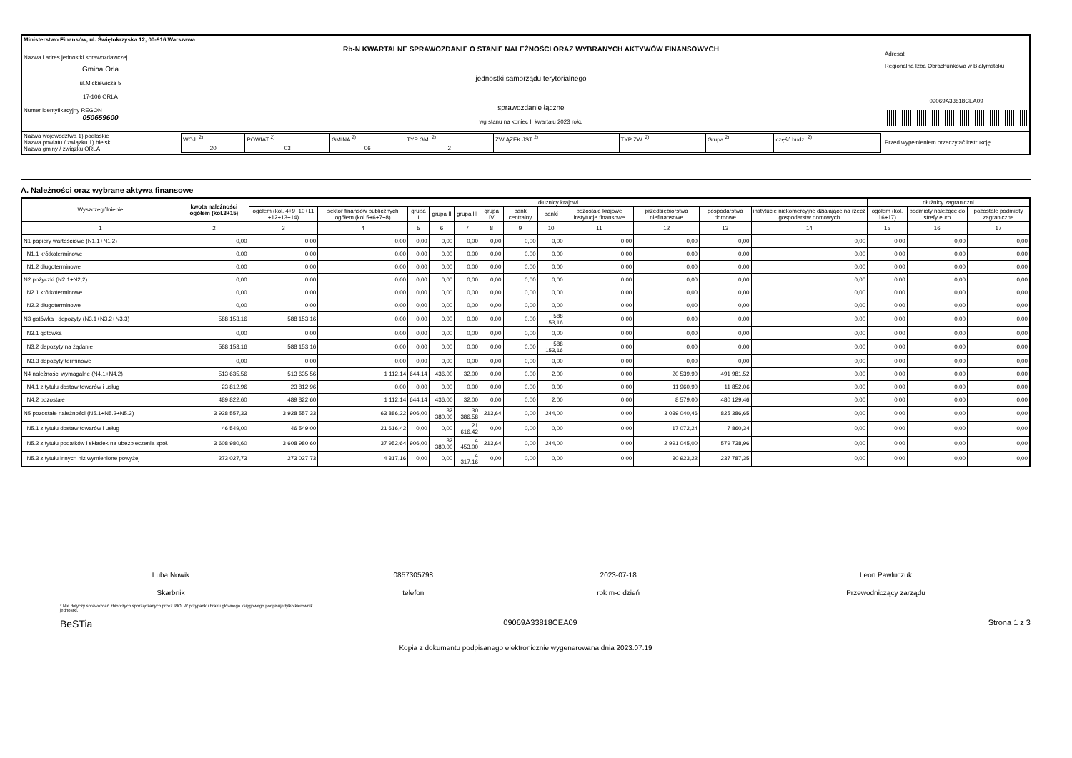| Ministerstwo Finansów, ul. Świętokrzyska 12, 00-916 Warszawa | | | |
| Nazwa i adres jednostki sprawozdawczej Gmina Orla ul.Mickiewicza 5 17-106 ORLA Numer identyfikacyjny REGON 050659600 | Rb-N KWARTALNE SPRAWOZDANIE O STANIE NALEŻNOŚCI ORAZ WYBRANYCH AKTYWÓW FINANSOWYCH jednostki samorządu terytorialnego sprawozdanie łączne wg stanu na koniec II kwartału 2023 roku | | Adresat: Regionalna Izba Obrachunkowa w Białymstoku 09069A33818CEA09 |
| Nazwa województwa 1) podlaskie Nazwa powiatu / związku 1) bielski Nazwa gminy / związku ORLA | | / WOJ. <sup>2)</sup> / POWIAT <sup>2)</sup> / GMINA <sup>2)</sup> / TYP GM. <sup>2)</sup> / ZWIĄZEK JST <sup>2)</sup> / TYP ZW. <sup>2)</sup> / Grupa <sup>2)</sup> / część budż. <sup>2)</sup> / / 20 / 03 / 06 / 2 / / / / / | Przed wypełnieniem przeczytać instrukcję |
A. Należności oraz wybrane aktywa finansowe
| Wyszczególnienie | kwota należności ogółem (kol.3+15) | dłużnicy krajowi | | | | | | | | | | | | dłużnicy zagraniczni | | |
| --- | --- | --- | --- | --- | --- | --- | --- | --- | --- | --- | --- | --- | --- | --- | --- | --- |
| | | ogółem (kol. 4+9+10+11 +12+13+14) | sektor finansów publicznych ogółem (kol.5+6+7+8) | grupa I | grupa II | grupa III | grupa IV | bank centralny | banki | pozostałe krajowe instytucje finansowe | przedsiębiorstwa niefinansowe | gospodarstwa domowe | instytucje niekomercyjne działające na rzecz gospodarstw domowych | ogółem (kol. 16+17) | podmioty należące do strefy euro | pozostałe podmioty zagraniczne |
| 1 | 2 | 3 | 4 | 5 | 6 | 7 | 8 | 9 | 10 | 11 | 12 | 13 | 14 | 15 | 16 | 17 |
| N1 papiery wartościowe (N1.1+N1.2) | 0,00 | 0,00 | 0,00 | 0,00 | 0,00 | 0,00 | 0,00 | 0,00 | 0,00 | 0,00 | 0,00 | 0,00 | 0,00 | 0,00 | 0,00 | 0,00 |
| N1.1 krótkoterminowe | 0,00 | 0,00 | 0,00 | 0,00 | 0,00 | 0,00 | 0,00 | 0,00 | 0,00 | 0,00 | 0,00 | 0,00 | 0,00 | 0,00 | 0,00 | 0,00 |
| N1.2 długoterminowe | 0,00 | 0,00 | 0,00 | 0,00 | 0,00 | 0,00 | 0,00 | 0,00 | 0,00 | 0,00 | 0,00 | 0,00 | 0,00 | 0,00 | 0,00 | 0,00 |
| N2 pożyczki (N2.1+N2,2) | 0,00 | 0,00 | 0,00 | 0,00 | 0,00 | 0,00 | 0,00 | 0,00 | 0,00 | 0,00 | 0,00 | 0,00 | 0,00 | 0,00 | 0,00 | 0,00 |
| N2.1 krótkoterminowe | 0,00 | 0,00 | 0,00 | 0,00 | 0,00 | 0,00 | 0,00 | 0,00 | 0,00 | 0,00 | 0,00 | 0,00 | 0,00 | 0,00 | 0,00 | 0,00 |
| N2.2 długoterminowe | 0,00 | 0,00 | 0,00 | 0,00 | 0,00 | 0,00 | 0,00 | 0,00 | 0,00 | 0,00 | 0,00 | 0,00 | 0,00 | 0,00 | 0,00 | 0,00 |
| N3 gotówka i depozyty (N3.1+N3.2+N3.3) | 588 153,16 | 588 153,16 | 0,00 | 0,00 | 0,00 | 0,00 | 0,00 | 0,00 | 588 153,16 | 0,00 | 0,00 | 0,00 | 0,00 | 0,00 | 0,00 | 0,00 |
| N3.1 gotówka | 0,00 | 0,00 | 0,00 | 0,00 | 0,00 | 0,00 | 0,00 | 0,00 | 0,00 | 0,00 | 0,00 | 0,00 | 0,00 | 0,00 | 0,00 | 0,00 |
| N3.2 depozyty na żądanie | 588 153,16 | 588 153,16 | 0,00 | 0,00 | 0,00 | 0,00 | 0,00 | 0,00 | 588 153,16 | 0,00 | 0,00 | 0,00 | 0,00 | 0,00 | 0,00 | 0,00 |
| N3.3 depozyty terminowe | 0,00 | 0,00 | 0,00 | 0,00 | 0,00 | 0,00 | 0,00 | 0,00 | 0,00 | 0,00 | 0,00 | 0,00 | 0,00 | 0,00 | 0,00 | 0,00 |
| N4 należności wymagalne (N4.1+N4.2) | 513 635,56 | 513 635,56 | 1 112,14 | 644,14 | 436,00 | 32,00 | 0,00 | 0,00 | 2,00 | 0,00 | 20 539,90 | 491 981,52 | 0,00 | 0,00 | 0,00 | 0,00 |
| N4.1 z tytułu dostaw towarów i usług | 23 812,96 | 23 812,96 | 0,00 | 0,00 | 0,00 | 0,00 | 0,00 | 0,00 | 0,00 | 0,00 | 11 960,90 | 11 852,06 | 0,00 | 0,00 | 0,00 | 0,00 |
| N4.2 pozostałe | 489 822,60 | 489 822,60 | 1 112,14 | 644,14 | 436,00 | 32,00 | 0,00 | 0,00 | 2,00 | 0,00 | 8 579,00 | 480 129,46 | 0,00 | 0,00 | 0,00 | 0,00 |
| N5 pozostałe należności (N5.1+N5.2+N5.3) | 3 928 557,33 | 3 928 557,33 | 63 886,22 | 906,00 | 32 380,00 | 30 386,58 | 213,64 | 0,00 | 244,00 | 0,00 | 3 039 040,46 | 825 386,65 | 0,00 | 0,00 | 0,00 | 0,00 |
| N5.1 z tytułu dostaw towarów i usług | 46 549,00 | 46 549,00 | 21 616,42 | 0,00 | 0,00 | 21 616,42 | 0,00 | 0,00 | 0,00 | 0,00 | 17 072,24 | 7 860,34 | 0,00 | 0,00 | 0,00 | 0,00 |
| N5.2 z tytułu podatków i składek na ubezpieczenia społ. | 3 608 980,60 | 3 608 980,60 | 37 952,64 | 906,00 | 32 380,00 | 4 453,00 | 213,64 | 0,00 | 244,00 | 0,00 | 2 991 045,00 | 579 738,96 | 0,00 | 0,00 | 0,00 | 0,00 |
| N5.3 z tytułu innych niż wymienione powyżej | 273 027,73 | 273 027,73 | 4 317,16 | 0,00 | 0,00 | 4 317,16 | 0,00 | 0,00 | 0,00 | 0,00 | 30 923,22 | 237 787,35 | 0,00 | 0,00 | 0,00 | 0,00 |
Luba Nowik
Skarbnik
0857305798
telefon
2023-07-18
rok m-c dzień
Leon Pawluczuk
Przewodniczący zarządu
* Nie dotyczy sprawozdań zbiorczych sporządzanych przez RIO. W przypadku braku głównego księgowego podpisuje tylko kierownik jednostki.
BeSTia 09069A33818CEA09 Strona 1 z 3
Kopia z dokumentu podpisanego elektronicznie wygenerowana dnia 2023.07.19